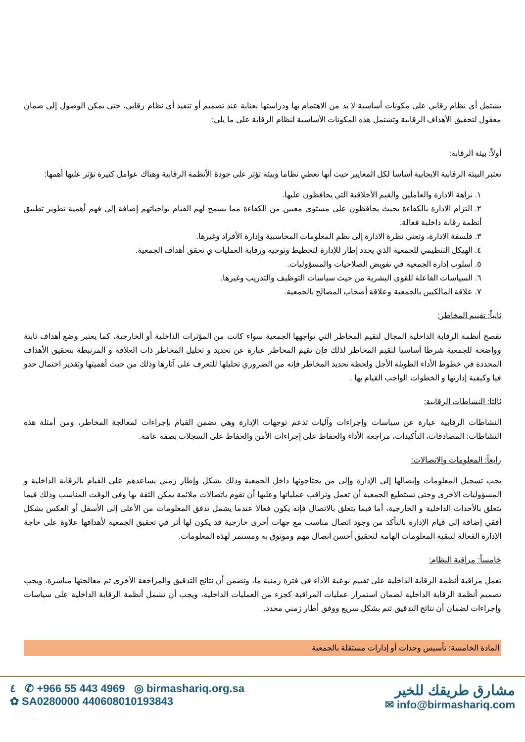يشتمل أي نظام رقابي على مكونات أساسية لا بد من الاهتمام بها ودراستها بعناية عند تصميم أو تنفيذ أي نظام رقابي، حتى يمكن الوصول إلى ضمان معقول لتحقيق الأهداف الرقابية وتشتمل هذه المكونات الأساسية لنظام الرقابة على ما يلي:
أولاً: بيئة الرقابة:
تعتبر البيئة الرقابية الايجابية أساسا لكل المعايير حيث أنها تعطي نظاما وبيئة تؤثر على جودة الأنظمة الرقابية وهناك عوامل كثيرة تؤثر عليها أهمها:
١. نزاهة الادارة والعاملين والقيم الأخلاقية التي يحافظون عليها.
٢. التزام الادارة بالكفاءة بحيث يحافظون على مستوى معيين من الكفاءة مما يسمح لهم القيام بواجباتهم إضافة إلى فهم أهمية تطوير تطبيق أنظمة رقابة داخلية فعالة.
٣. فلسفة الادارة، وتعني نظرة الادارة إلى نظم المعلومات المحاسبية وإدارة الأفراد وغيرها.
٤. الهيكل التنظيمي للجمعية الذي يحدد إطار للإدارة لتخطيط وتوجيه ورقابة العمليات ي تحقق أهداف الجمعية.
٥. أسلوب إدارة الجمعية في تفويض الصلاحيات والمسؤوليات.
٦. السياسات الفاعلة للقوى البشرية من حيث سياسات التوظيف والتدريب وغيرها.
٧. علاقة المالكيين بالجمعية وعلاقة أصحاب المصالح بالجمعية.
ثانياً: تقييم المخاطر:
تفصح أنظمة الرقابة الداخلية المجال لتقيم المخاطر التي تواجهها الجمعية سواء كانت من المؤثرات الداخلية أو الخارجية، كما يعتبر وضع أهداف ثابتة وواضحة للجمعية شرطا أساسيا لتقيم المخاطر لذلك فإن تقيم المخاطر عبارة عن تحديد و تحليل المخاطر ذات العلاقة و المرتبطة بتحقيق الأهداف المحددة في خطوط الأداء الطويلة الأجل ولحظة تحديد المخاطر فإنه من الضروري تحليلها للتعرف على آثارها وذلك من حيث أهميتها وتقدير احتمال حدو فيا وكيفية إدارتها و الخطوات الواجب القيام بها .
ثالثا: النشاطات الرقابية:
النشاطات الرقابية عبارة عن سياسات وإجراءات وآليات تدعم توجهات الإدارة وهي تضمن القيام بإجراءات لمعالجة المخاطر، ومن أمثلة هذه النشاطات: المصادقات، التأكيدات، مراجعة الأداء والحفاظ على إجراءات الأمن والحفاظ على السجلات بصفة عامة.
رابعاً: المعلومات والاتصالات:
يجب تسجيل المعلومات وإيصالها إلى الإدارة وإلى من يحتاجونها داخل الجمعية وذلك بشكل وإطار زمني يساعدهم على القيام بالرقابة الداخلية و المسؤوليات الأخرى وحتى تستطيع الجمعية أن تعمل وتراقب عملياتها وعليها أن تقوم باتصالات ملائمة يمكن الثقة بها وفي الوقت المناسب وذلك فيما يتعلق بالأحداث الداخلية و الخارجية، أما فيما يتعلق بالاتصال فإنه يكون فعالا عندما يشمل تدفق المعلومات من الأعلى إلى الأسفل أو العكس بشكل أفقي إضافة إلى قيام الإدارة بالتأكد من وجود اتصال مناسب مع جهات أخرى خارجية قد يكون لها أثر في تحقيق الجمعية لأهدافها علاوة على حاجة الإدارة الفعالة لتنقية المعلومات الهامة لتحقيق أحسن اتصال مهم وموثوق به ومستمر لهذه المعلومات.
خامساً: مراقبة النظام:
تعمل مراقبة أنظمة الرقابة الداخلية على تقييم نوعية الأداء في فترة زمنية ما، وتضمن أن نتائج التدقيق والمراجعة الأخرى تم معالجتها مباشرة، ويجب تصميم أنظمة الرقابة الداخلية لضمان استمرار عمليات المراقبة كجزء من العمليات الداخلية، ويجب أن تشمل أنظمة الرقابة الداخلية على سياسات وإجراءات لضمان أن نتائج التدقيق تتم بشكل سريع ووفق أطار زمني محدد.
المادة الخامسة: تأسيس وحدات أو إدارات مستقلة بالجمعية
٤ ✆ +966 55 443 4969 ◎ birmashariq.org.sa
✿ SA0280000 440608010193843
مشارق طريقك للخير
✉ info@birmashariq.com